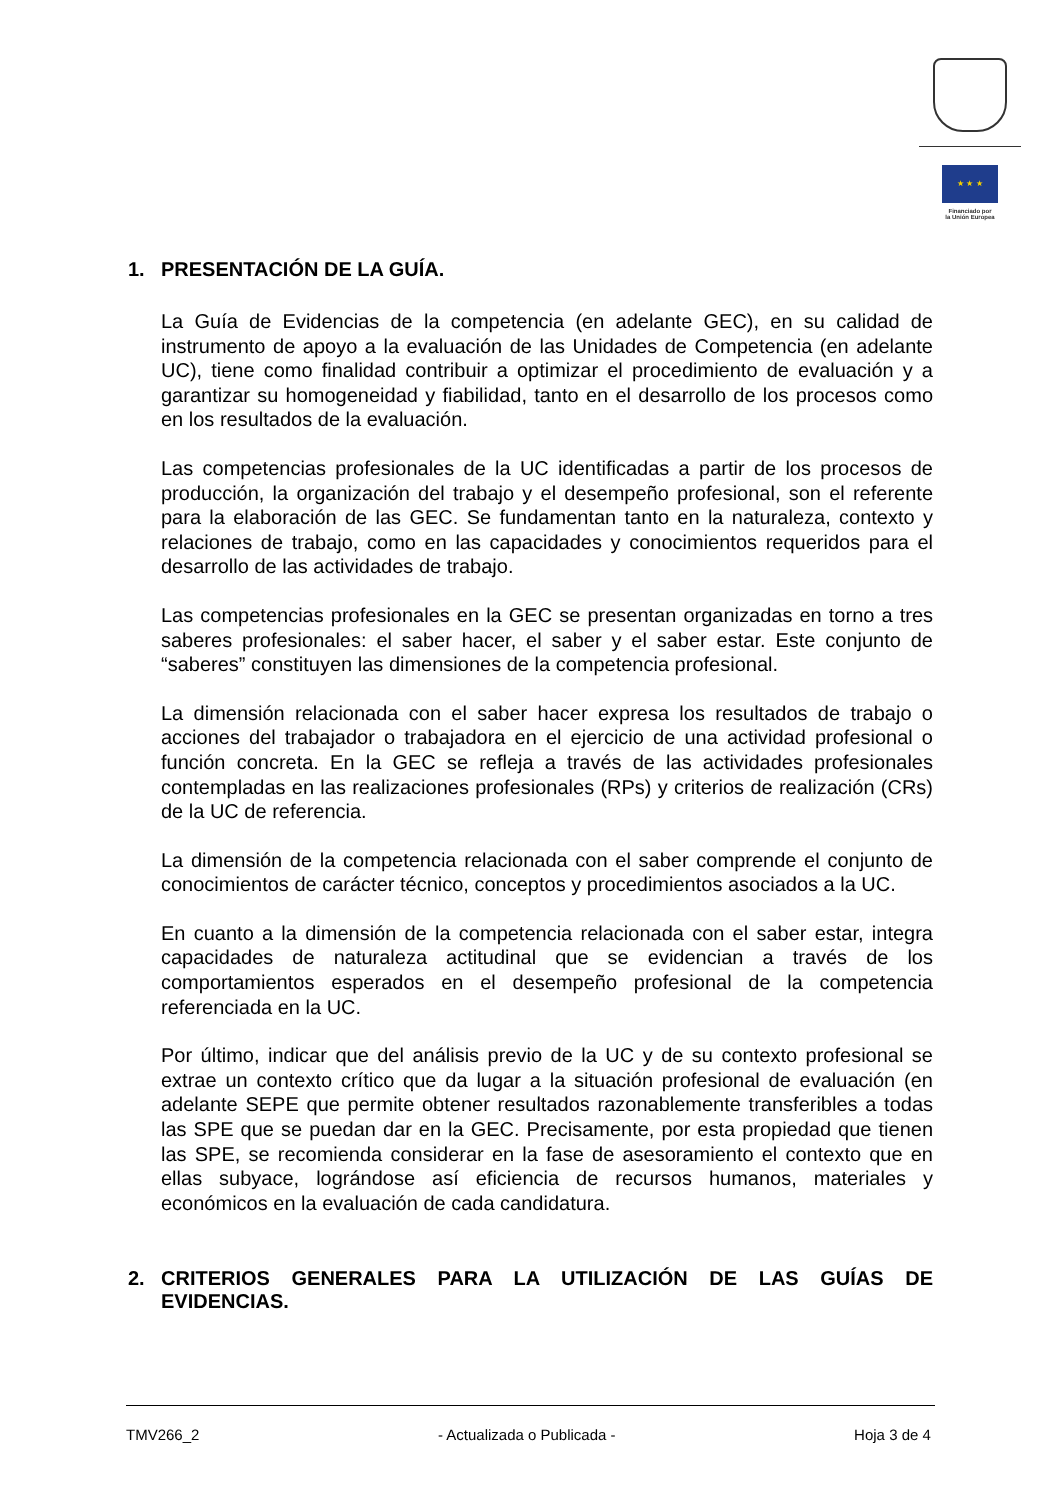★ ★ ★
Financiado por
la Unión Europea
1. PRESENTACIÓN DE LA GUÍA.
La Guía de Evidencias de la competencia (en adelante GEC), en su calidad de instrumento de apoyo a la evaluación de las Unidades de Competencia (en adelante UC), tiene como finalidad contribuir a optimizar el procedimiento de evaluación y a garantizar su homogeneidad y fiabilidad, tanto en el desarrollo de los procesos como en los resultados de la evaluación.
Las competencias profesionales de la UC identificadas a partir de los procesos de producción, la organización del trabajo y el desempeño profesional, son el referente para la elaboración de las GEC. Se fundamentan tanto en la naturaleza, contexto y relaciones de trabajo, como en las capacidades y conocimientos requeridos para el desarrollo de las actividades de trabajo.
Las competencias profesionales en la GEC se presentan organizadas en torno a tres saberes profesionales: el saber hacer, el saber y el saber estar. Este conjunto de “saberes” constituyen las dimensiones de la competencia profesional.
La dimensión relacionada con el saber hacer expresa los resultados de trabajo o acciones del trabajador o trabajadora en el ejercicio de una actividad profesional o función concreta. En la GEC se refleja a través de las actividades profesionales contempladas en las realizaciones profesionales (RPs) y criterios de realización (CRs) de la UC de referencia.
La dimensión de la competencia relacionada con el saber comprende el conjunto de conocimientos de carácter técnico, conceptos y procedimientos asociados a la UC.
En cuanto a la dimensión de la competencia relacionada con el saber estar, integra capacidades de naturaleza actitudinal que se evidencian a través de los comportamientos esperados en el desempeño profesional de la competencia referenciada en la UC.
Por último, indicar que del análisis previo de la UC y de su contexto profesional se extrae un contexto crítico que da lugar a la situación profesional de evaluación (en adelante SEPE que permite obtener resultados razonablemente transferibles a todas las SPE que se puedan dar en la GEC. Precisamente, por esta propiedad que tienen las SPE, se recomienda considerar en la fase de asesoramiento el contexto que en ellas subyace, lográndose así eficiencia de recursos humanos, materiales y económicos en la evaluación de cada candidatura.
2. CRITERIOS GENERALES PARA LA UTILIZACIÓN DE LAS GUÍAS DE EVIDENCIAS.
TMV266_2 - Actualizada o Publicada - Hoja 3 de 4